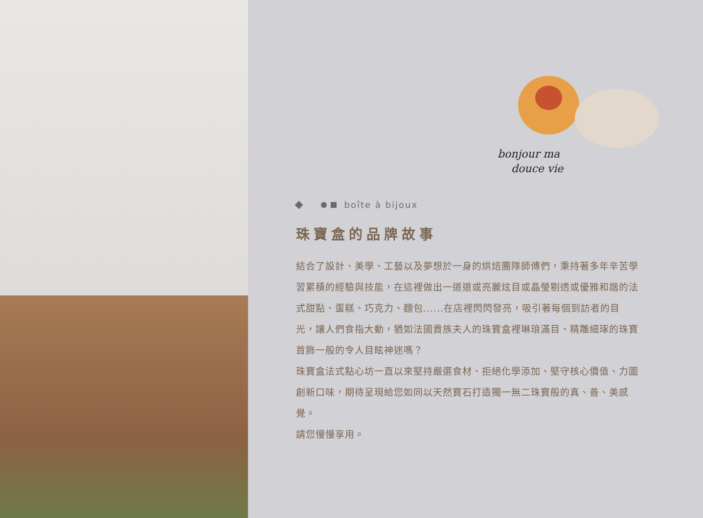bonjour ma
douce vie
boîte à bijoux
珠寶盒的品牌故事
結合了設計、美學、工藝以及夢想於一身的烘焙團隊師傅們，秉持著多年辛苦學習累積的經驗與技能，在這裡做出一道道或亮麗炫目或晶瑩剔透或優雅和諧的法式甜點、蛋糕、巧克力、麵包......在店裡閃閃發亮，吸引著每個到訪者的目光，讓人們食指大動，猶如法國貴族夫人的珠寶盒裡琳琅滿目、精雕細琢的珠寶首飾一般的令人目眩神迷嗎？
珠寶盒法式點心坊一直以來堅持嚴選食材、拒絕化學添加、堅守核心價值、力圖創新口味，期待呈現給您如同以天然寶石打造獨一無二珠寶般的真、善、美感覺。
請您慢慢享用。